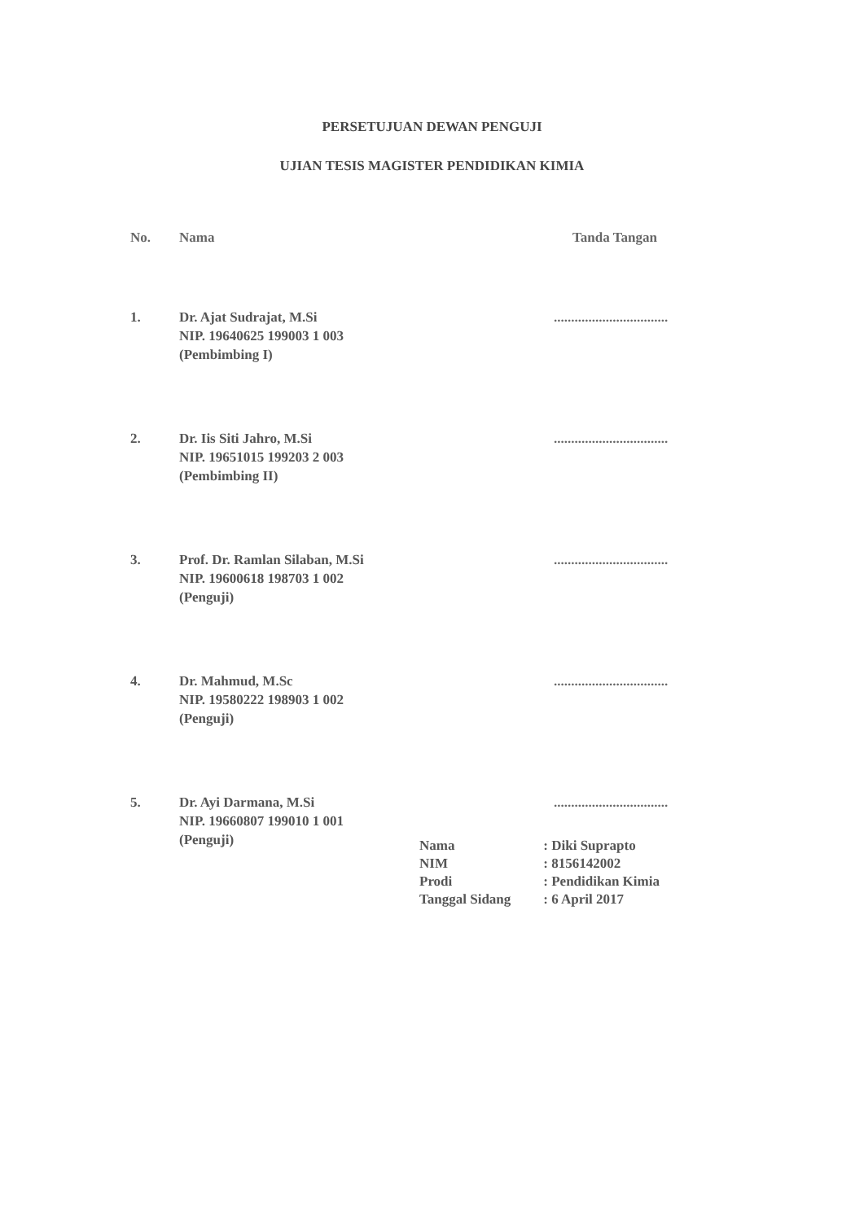PERSETUJUAN DEWAN PENGUJI
UJIAN TESIS MAGISTER PENDIDIKAN KIMIA
| No. | Nama | Tanda Tangan |
| --- | --- | --- |
| 1. | Dr. Ajat Sudrajat, M.Si NIP. 19640625 199003 1 003 (Pembimbing I) | ................................. |
| 2. | Dr. Iis Siti Jahro, M.Si NIP. 19651015 199203 2 003 (Pembimbing II) | ................................. |
| 3. | Prof. Dr. Ramlan Silaban, M.Si NIP. 19600618 198703 1 002 (Penguji) | ................................. |
| 4. | Dr. Mahmud, M.Sc NIP. 19580222 198903 1 002 (Penguji) | ................................. |
| 5. | Dr. Ayi Darmana, M.Si NIP. 19660807 199010 1 001 (Penguji) | ................................. |
| Nama | : Diki Suprapto |
| NIM | : 8156142002 |
| Prodi | : Pendidikan Kimia |
| Tanggal Sidang | : 6 April 2017 |